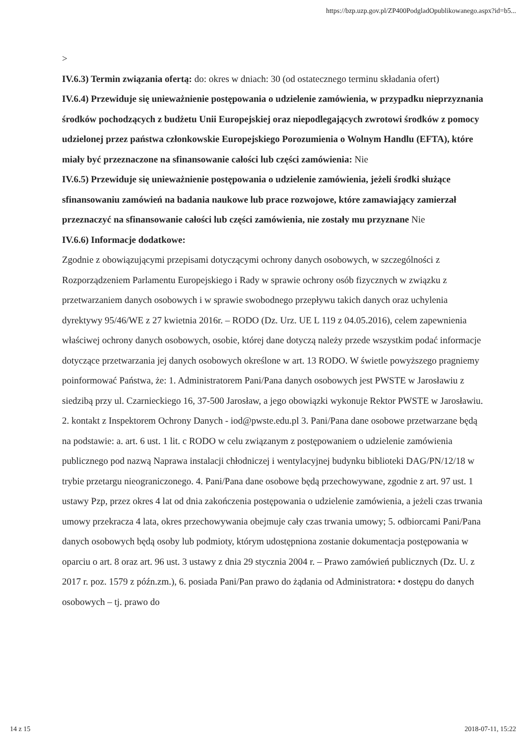https://bzp.uzp.gov.pl/ZP400PodgladOpublikowanego.aspx?id=b5...
>
IV.6.3) Termin związania ofertą: do: okres w dniach: 30 (od ostatecznego terminu składania ofert)
IV.6.4) Przewiduje się unieważnienie postępowania o udzielenie zamówienia, w przypadku nieprzyznania środków pochodzących z budżetu Unii Europejskiej oraz niepodlegających zwrotowi środków z pomocy udzielonej przez państwa członkowskie Europejskiego Porozumienia o Wolnym Handlu (EFTA), które miały być przeznaczone na sfinansowanie całości lub części zamówienia: Nie
IV.6.5) Przewiduje się unieważnienie postępowania o udzielenie zamówienia, jeżeli środki służące sfinansowaniu zamówień na badania naukowe lub prace rozwojowe, które zamawiający zamierzał przeznaczyć na sfinansowanie całości lub części zamówienia, nie zostały mu przyznane Nie
IV.6.6) Informacje dodatkowe:
Zgodnie z obowiązującymi przepisami dotyczącymi ochrony danych osobowych, w szczególności z Rozporządzeniem Parlamentu Europejskiego i Rady w sprawie ochrony osób fizycznych w związku z przetwarzaniem danych osobowych i w sprawie swobodnego przepływu takich danych oraz uchylenia dyrektywy 95/46/WE z 27 kwietnia 2016r. – RODO (Dz. Urz. UE L 119 z 04.05.2016), celem zapewnienia właściwej ochrony danych osobowych, osobie, której dane dotyczą należy przede wszystkim podać informacje dotyczące przetwarzania jej danych osobowych określone w art. 13 RODO. W świetle powyższego pragniemy poinformować Państwa, że: 1. Administratorem Pani/Pana danych osobowych jest PWSTE w Jarosławiu z siedzibą przy ul. Czarnieckiego 16, 37-500 Jarosław, a jego obowiązki wykonuje Rektor PWSTE w Jarosławiu. 2. kontakt z Inspektorem Ochrony Danych - iod@pwste.edu.pl 3. Pani/Pana dane osobowe przetwarzane będą na podstawie: a. art. 6 ust. 1 lit. c RODO w celu związanym z postępowaniem o udzielenie zamówienia publicznego pod nazwą Naprawa instalacji chłodniczej i wentylacyjnej budynku biblioteki DAG/PN/12/18 w trybie przetargu nieograniczonego. 4. Pani/Pana dane osobowe będą przechowywane, zgodnie z art. 97 ust. 1 ustawy Pzp, przez okres 4 lat od dnia zakończenia postępowania o udzielenie zamówienia, a jeżeli czas trwania umowy przekracza 4 lata, okres przechowywania obejmuje cały czas trwania umowy; 5. odbiorcami Pani/Pana danych osobowych będą osoby lub podmioty, którym udostępniona zostanie dokumentacja postępowania w oparciu o art. 8 oraz art. 96 ust. 3 ustawy z dnia 29 stycznia 2004 r. – Prawo zamówień publicznych (Dz. U. z 2017 r. poz. 1579 z późn.zm.), 6. posiada Pani/Pan prawo do żądania od Administratora: • dostępu do danych osobowych – tj. prawo do
14 z 15 2018-07-11, 15:22